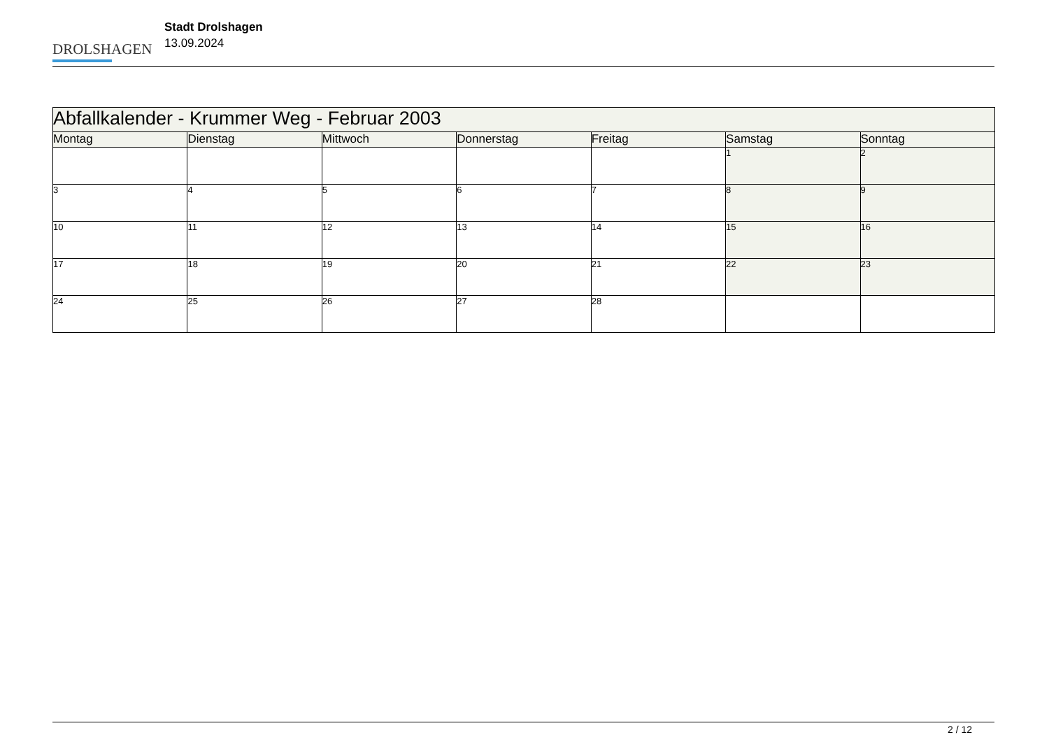DROLSHAGEN
Stadt Drolshagen
13.09.2024
| Abfallkalender - Krummer Weg - Februar 2003 | | | | | | |
| Montag | Dienstag | Mittwoch | Donnerstag | Freitag | Samstag | Sonntag |
| | | | | | 1 | 2 |
| 3 | 4 | 5 | 6 | 7 | 8 | 9 |
| 10 | 11 | 12 | 13 | 14 | 15 | 16 |
| 17 | 18 | 19 | 20 | 21 | 22 | 23 |
| 24 | 25 | 26 | 27 | 28 | | |
2 / 12